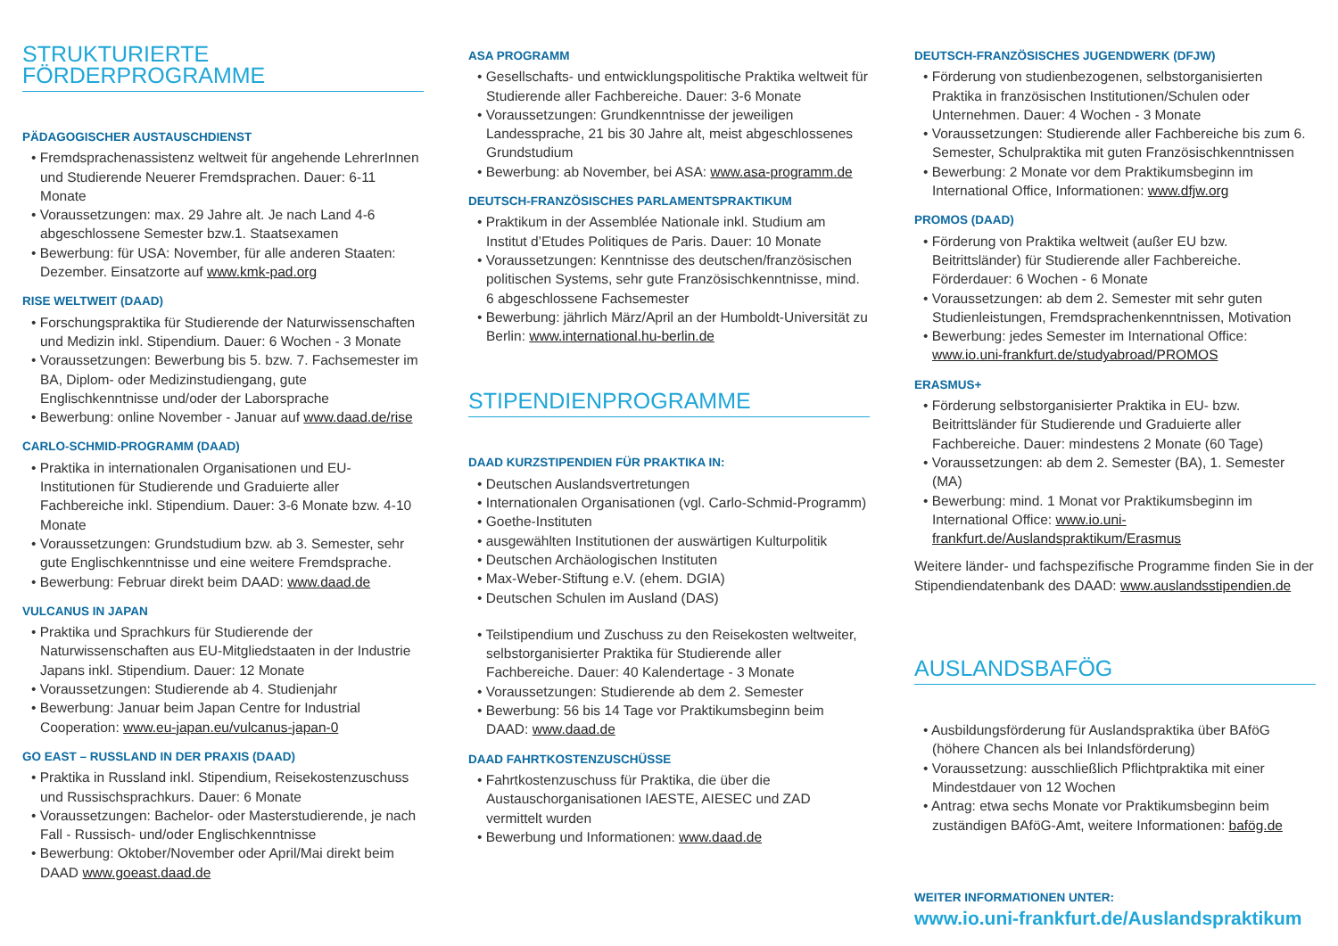STRUKTURIERTE
FÖRDERPROGRAMME
PÄDAGOGISCHER AUSTAUSCHDIENST
• Fremdsprachenassistenz weltweit für angehende LehrerInnen und Studierende Neuerer Fremdsprachen. Dauer: 6-11 Monate
• Voraussetzungen: max. 29 Jahre alt. Je nach Land 4-6 abgeschlossene Semester bzw.1. Staatsexamen
• Bewerbung: für USA: November, für alle anderen Staaten: Dezember. Einsatzorte auf www.kmk-pad.org
RISE WELTWEIT (DAAD)
• Forschungspraktika für Studierende der Naturwissenschaften und Medizin inkl. Stipendium. Dauer: 6 Wochen - 3 Monate
• Voraussetzungen: Bewerbung bis 5. bzw. 7. Fachsemester im BA, Diplom- oder Medizinstudiengang, gute Englischkenntnisse und/oder der Laborsprache
• Bewerbung: online November - Januar auf www.daad.de/rise
CARLO-SCHMID-PROGRAMM (DAAD)
• Praktika in internationalen Organisationen und EU-Institutionen für Studierende und Graduierte aller Fachbereiche inkl. Stipendium. Dauer: 3-6 Monate bzw. 4-10 Monate
• Voraussetzungen: Grundstudium bzw. ab 3. Semester, sehr gute Englischkenntnisse und eine weitere Fremdsprache.
• Bewerbung: Februar direkt beim DAAD: www.daad.de
VULCANUS IN JAPAN
• Praktika und Sprachkurs für Studierende der Naturwissenschaften aus EU-Mitgliedstaaten in der Industrie Japans inkl. Stipendium. Dauer: 12 Monate
• Voraussetzungen: Studierende ab 4. Studienjahr
• Bewerbung: Januar beim Japan Centre for Industrial Cooperation: www.eu-japan.eu/vulcanus-japan-0
GO EAST – RUSSLAND IN DER PRAXIS (DAAD)
• Praktika in Russland inkl. Stipendium, Reisekostenzuschuss und Russischsprachkurs. Dauer: 6 Monate
• Voraussetzungen: Bachelor- oder Masterstudierende, je nach Fall - Russisch- und/oder Englischkenntnisse
• Bewerbung: Oktober/November oder April/Mai direkt beim DAAD www.goeast.daad.de
ASA PROGRAMM
• Gesellschafts- und entwicklungspolitische Praktika weltweit für Studierende aller Fachbereiche. Dauer: 3-6 Monate
• Voraussetzungen: Grundkenntnisse der jeweiligen Landessprache, 21 bis 30 Jahre alt, meist abgeschlossenes Grundstudium
• Bewerbung: ab November, bei ASA: www.asa-programm.de
DEUTSCH-FRANZÖSISCHES PARLAMENTSPRAKTIKUM
• Praktikum in der Assemblée Nationale inkl. Studium am Institut d’Etudes Politiques de Paris. Dauer: 10 Monate
• Voraussetzungen: Kenntnisse des deutschen/französischen politischen Systems, sehr gute Französischkenntnisse, mind. 6 abgeschlossene Fachsemester
• Bewerbung: jährlich März/April an der Humboldt-Universität zu Berlin: www.international.hu-berlin.de
STIPENDIENPROGRAMME
DAAD KURZSTIPENDIEN FÜR PRAKTIKA IN:
• Deutschen Auslandsvertretungen
• Internationalen Organisationen (vgl. Carlo-Schmid-Programm)
• Goethe-Instituten
• ausgewählten Institutionen der auswärtigen Kulturpolitik
• Deutschen Archäologischen Instituten
• Max-Weber-Stiftung e.V. (ehem. DGIA)
• Deutschen Schulen im Ausland (DAS)
• Teilstipendium und Zuschuss zu den Reisekosten weltweiter, selbstorganisierter Praktika für Studierende aller Fachbereiche. Dauer: 40 Kalendertage - 3 Monate
• Voraussetzungen: Studierende ab dem 2. Semester
• Bewerbung: 56 bis 14 Tage vor Praktikumsbeginn beim DAAD: www.daad.de
DAAD FAHRTKOSTENZUSCHÜSSE
• Fahrtkostenzuschuss für Praktika, die über die Austauschorganisationen IAESTE, AIESEC und ZAD vermittelt wurden
• Bewerbung und Informationen: www.daad.de
DEUTSCH-FRANZÖSISCHES JUGENDWERK (DFJW)
• Förderung von studienbezogenen, selbstorganisierten Praktika in französischen Institutionen/Schulen oder Unternehmen. Dauer: 4 Wochen - 3 Monate
• Voraussetzungen: Studierende aller Fachbereiche bis zum 6. Semester, Schulpraktika mit guten Französischkenntnissen
• Bewerbung: 2 Monate vor dem Praktikumsbeginn im International Office, Informationen: www.dfjw.org
PROMOS (DAAD)
• Förderung von Praktika weltweit (außer EU bzw. Beitrittsländer) für Studierende aller Fachbereiche. Förderdauer: 6 Wochen - 6 Monate
• Voraussetzungen: ab dem 2. Semester mit sehr guten Studienleistungen, Fremdsprachenkenntnissen, Motivation
• Bewerbung: jedes Semester im International Office: www.io.uni-frankfurt.de/studyabroad/PROMOS
ERASMUS+
• Förderung selbstorganisierter Praktika in EU- bzw. Beitrittsländer für Studierende und Graduierte aller Fachbereiche. Dauer: mindestens 2 Monate (60 Tage)
• Voraussetzungen: ab dem 2. Semester (BA), 1. Semester (MA)
• Bewerbung: mind. 1 Monat vor Praktikumsbeginn im International Office: www.io.uni-frankfurt.de/Auslandspraktikum/Erasmus
Weitere länder- und fachspezifische Programme finden Sie in der Stipendiendatenbank des DAAD: www.auslandsstipendien.de
AUSLANDSBAFÖG
• Ausbildungsförderung für Auslandspraktika über BAföG (höhere Chancen als bei Inlandsförderung)
• Voraussetzung: ausschließlich Pflichtpraktika mit einer Mindestdauer von 12 Wochen
• Antrag: etwa sechs Monate vor Praktikumsbeginn beim zuständigen BAföG-Amt, weitere Informationen: bafög.de
WEITER INFORMATIONEN UNTER:
www.io.uni-frankfurt.de/Auslandspraktikum